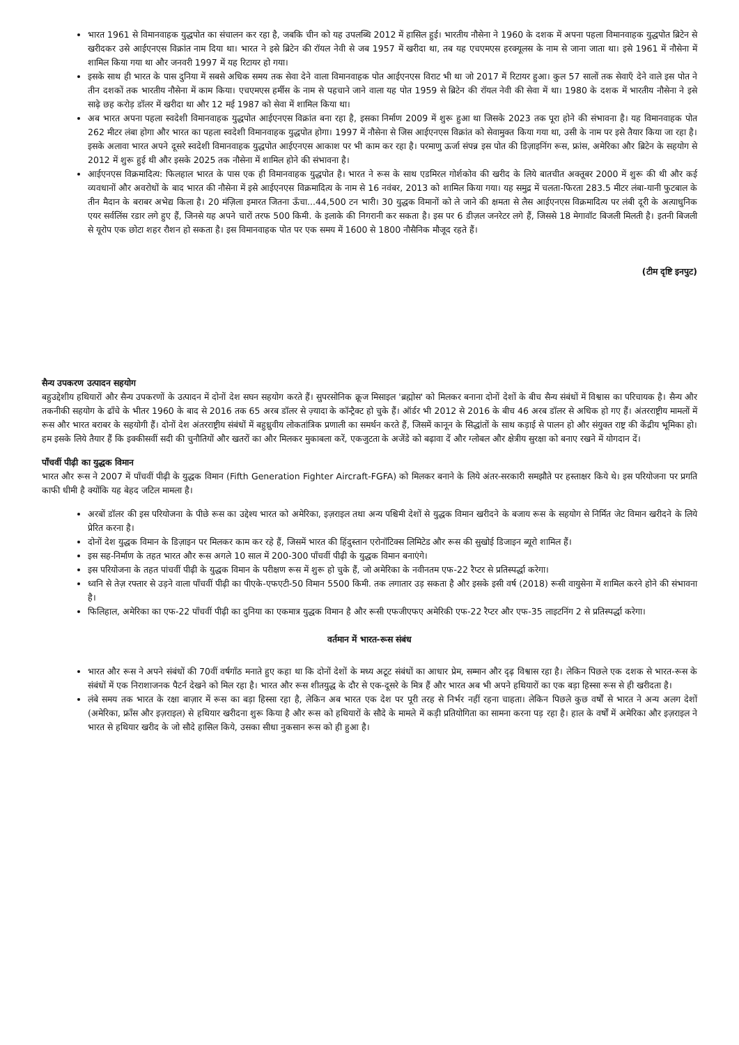भारत 1961 से विमानवाहक युद्धपोत का संचालन कर रहा है, जबकि चीन को यह उपलब्धि 2012 में हासिल हुई। भारतीय नौसेना ने 1960 के दशक में अपना पहला विमानवाहक युद्धपोत ब्रिटेन से खरीदकर उसे आईएनएस विक्रांत नाम दिया था। भारत ने इसे ब्रिटेन की रॉयल नेवी से जब 1957 में खरीदा था, तब यह एचएमएस हरक्यूलस के नाम से जाना जाता था। इसे 1961 में नौसेना में शामिल किया गया था और जनवरी 1997 में यह रिटायर हो गया।
इसके साथ ही भारत के पास दुनिया में सबसे अधिक समय तक सेवा देने वाला विमानवाहक पोत आईएनएस विराट भी था जो 2017 में रिटायर हुआ। कुल 57 सालों तक सेवाएँ देने वाले इस पोत ने तीन दशकों तक भारतीय नौसेना में काम किया। एचएमएस हर्मीस के नाम से पहचाने जाने वाला यह पोत 1959 से ब्रिटेन की रॉयल नेवी की सेवा में था। 1980 के दशक में भारतीय नौसेना ने इसे साढ़े छह करोड़ डॉलर में खरीदा था और 12 मई 1987 को सेवा में शामिल किया था।
अब भारत अपना पहला स्वदेशी विमानवाहक युद्धपोत आईएनएस विक्रांत बना रहा है, इसका निर्माण 2009 में शुरू हुआ था जिसके 2023 तक पूरा होने की संभावना है। यह विमानवाहक पोत 262 मीटर लंबा होगा और भारत का पहला स्वदेशी विमानवाहक युद्धपोत होगा। 1997 में नौसेना से जिस आईएनएस विक्रांत को सेवामुक्त किया गया था, उसी के नाम पर इसे तैयार किया जा रहा है। इसके अलावा भारत अपने दूसरे स्वदेशी विमानवाहक युद्धपोत आईएनएस आकाश पर भी काम कर रहा है। परमाणु ऊर्जा संपन्न इस पोत की डिज़ाइनिंग रूस, फ्रांस, अमेरिका और ब्रिटेन के सहयोग से 2012 में शुरू हुई थी और इसके 2025 तक नौसेना में शामिल होने की संभावना है।
आईएनएस विक्रमादित्य: फिलहाल भारत के पास एक ही विमानवाहक युद्धपोत है। भारत ने रूस के साथ एडमिरल गोर्शकोव की खरीद के लिये बातचीत अक्तूबर 2000 में शुरू की थी और कई व्यवधानों और अवरोधों के बाद भारत की नौसेना में इसे आईएनएस विक्रमादित्य के नाम से 16 नवंबर, 2013 को शामिल किया गया। यह समुद्र में चलता-फिरता 283.5 मीटर लंबा-यानी फुटबाल के तीन मैदान के बराबर अभेद्य किला है। 20 मंज़िला इमारत जितना ऊँचा...44,500 टन भारी। 30 युद्धक विमानों को ले जाने की क्षमता से लैस आईएनएस विक्रमादित्य पर लंबी दूरी के अत्याधुनिक एयर सर्वलिंस रडार लगे हुए हैं, जिनसे यह अपने चारों तरफ 500 किमी. के इलाके की निगरानी कर सकता है। इस पर 6 डीज़ल जनरेटर लगे हैं, जिससे 18 मेगावॉट बिजली मिलती है। इतनी बिजली से यूरोप एक छोटा शहर रौशन हो सकता है। इस विमानवाहक पोत पर एक समय में 1600 से 1800 नौसैनिक मौजूद रहते हैं।
(टीम दृष्टि इनपुट)
सैन्य उपकरण उत्पादन सहयोग
बहुउद्देशीय हथियारों और सैन्य उपकरणों के उत्पादन में दोनों देश सघन सहयोग करते हैं। सुपरसोनिक क्रूज मिसाइल 'ब्रह्मोस' को मिलकर बनाना दोनों देशों के बीच सैन्य संबंधों में विश्वास का परिचायक है। सैन्य और तकनीकी सहयोग के ढाँचे के भीतर 1960 के बाद से 2016 तक 65 अरब डॉलर से ज़्यादा के कॉन्ट्रैक्ट हो चुके हैं। ऑर्डर भी 2012 से 2016 के बीच 46 अरब डॉलर से अधिक हो गए हैं। अंतरराष्ट्रीय मामलों में रूस और भारत बराबर के सहयोगी हैं। दोनों देश अंतरराष्ट्रीय संबंधों में बहुध्रुवीय लोकतांत्रिक प्रणाली का समर्थन करते हैं, जिसमें कानून के सिद्धांतों के साथ कड़ाई से पालन हो और संयुक्त राष्ट्र की केंद्रीय भूमिका हो। हम इसके लिये तैयार हैं कि इक्कीसवीं सदी की चुनौतियों और खतरों का और मिलकर मुकाबला करें, एकजुटता के अजेंडे को बढ़ावा दें और ग्लोबल और क्षेत्रीय सुरक्षा को बनाए रखने में योगदान दें।
पाँचवीं पीढ़ी का युद्धक विमान
भारत और रूस ने 2007 में पाँचवीं पीढ़ी के युद्धक विमान (Fifth Generation Fighter Aircraft-FGFA) को मिलकर बनाने के लिये अंतर-सरकारी समझौते पर हस्ताक्षर किये थे। इस परियोजना पर प्रगति काफी धीमी है क्योंकि यह बेहद जटिल मामला है।
अरबों डॉलर की इस परियोजना के पीछे रूस का उद्देश्य भारत को अमेरिका, इज़राइल तथा अन्य पश्चिमी देशों से युद्धक विमान खरीदने के बजाय रूस के सहयोग से निर्मित जेट विमान खरीदने के लिये प्रेरित करना है।
दोनों देश युद्धक विमान के डिज़ाइन पर मिलकर काम कर रहे हैं, जिसमें भारत की हिंदुस्तान एरोनॉटिक्स लिमिटेड और रूस की सुखोई डिजाइन ब्यूरो शामिल हैं।
इस सह-निर्माण के तहत भारत और रूस अगले 10 साल में 200-300 पाँचवीं पीढ़ी के युद्धक विमान बनाएंगे।
इस परियोजना के तहत पांचवीं पीढ़ी के युद्धक विमान के परीक्षण रूस में शुरू हो चुके हैं, जो अमेरिका के नवीनतम एफ-22 रैप्टर से प्रतिस्पर्द्धा करेगा।
ध्वनि से तेज़ रफ्तार से उड़ने वाला पाँचवीं पीढ़ी का पीएके-एफएटी-50 विमान 5500 किमी. तक लगातार उड़ सकता है और इसके इसी वर्ष (2018) रूसी वायुसेना में शामिल करने होने की संभावना है।
फिलिहाल, अमेरिका का एफ-22 पाँचवीं पीढ़ी का दुनिया का एकमात्र युद्धक विमान है और रूसी एफजीएफए अमेरिकी एफ-22 रैप्टर और एफ-35 लाइटनिंग 2 से प्रतिस्पर्द्धा करेगा।
वर्तमान में भारत-रूस संबंध
भारत और रूस ने अपने संबंधों की 70वीं वर्षगाँठ मनाते हुए कहा था कि दोनों देशों के मध्य अटूट संबंधों का आधार प्रेम, सम्मान और दृढ़ विश्वास रहा है। लेकिन पिछले एक दशक से भारत-रूस के संबंधों में एक निराशाजनक पैटर्न देखने को मिल रहा है। भारत और रूस शीतयुद्ध के दौर से एक-दूसरे के मित्र हैं और भारत अब भी अपने हथियारों का एक बड़ा हिस्सा रूस से ही खरीदता है।
लंबे समय तक भारत के रक्षा बाज़ार में रूस का बड़ा हिस्सा रहा है, लेकिन अब भारत एक देश पर पूरी तरह से निर्भर नहीं रहना चाहता। लेकिन पिछले कुछ वर्षों से भारत ने अन्य अलग देशों (अमेरिका, फ्राँस और इज़राइल) से हथियार खरीदना शुरू किया है और रूस को हथियारों के सौदे के मामले में कड़ी प्रतियोगिता का सामना करना पड़ रहा है। हाल के वर्षों में अमेरिका और इज़राइल ने भारत से हथियार खरीद के जो सौदे हासिल किये, उसका सीधा नुकसान रूस को ही हुआ है।